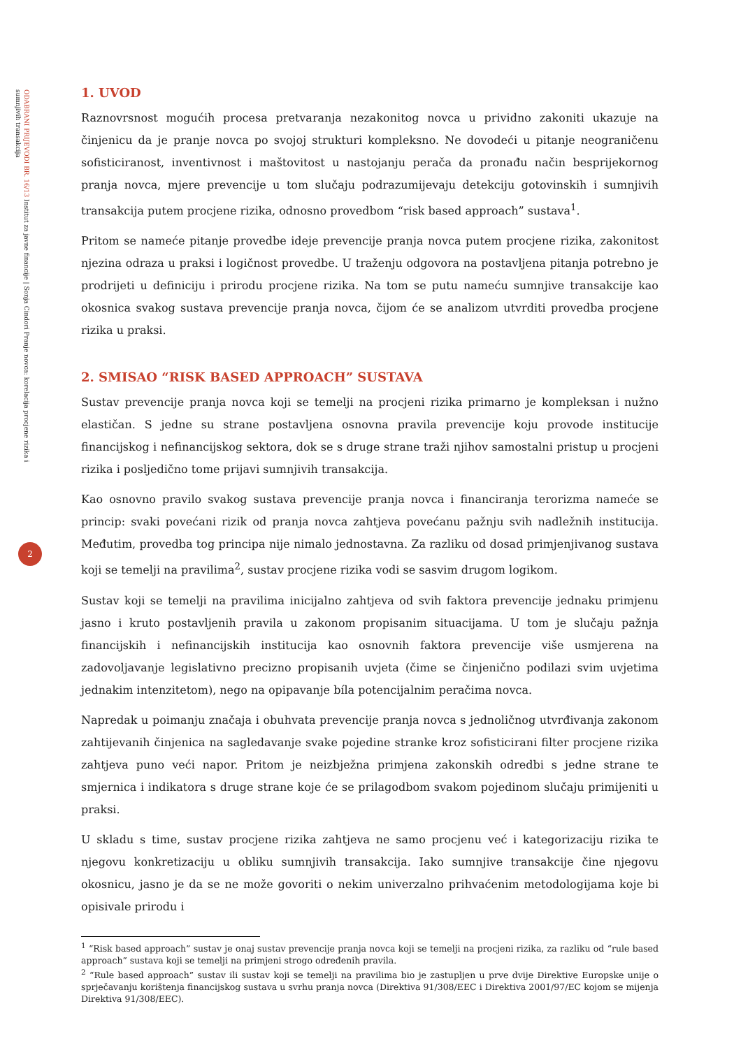ODABRANI PRIJEVODI BR. 16/13 Institut za javne financije | Sonja Cindori Pranje novca: korelacija procjene rizika i sumnjivih transakcija
2
1. UVOD
Raznovrsnost mogućih procesa pretvaranja nezakonitog novca u prividno zakoniti ukazuje na činjenicu da je pranje novca po svojoj strukturi kompleksno. Ne dovodeći u pitanje neograničenu sofisticiranost, inventivnost i maštovitost u nastojanju perača da pronađu način besprijekornog pranja novca, mjere prevencije u tom slučaju podrazumijevaju detekciju gotovinskih i sumnjivih transakcija putem procjene rizika, odnosno provedbom “risk based approach” sustava<sup>1</sup>.
Pritom se nameće pitanje provedbe ideje prevencije pranja novca putem procjene rizika, zakonitost njezina odraza u praksi i logičnost provedbe. U traženju odgovora na postavljena pitanja potrebno je prodrijeti u definiciju i prirodu procjene rizika. Na tom se putu nameću sumnjive transakcije kao okosnica svakog sustava prevencije pranja novca, čijom će se analizom utvrditi provedba procjene rizika u praksi.
2. SMISAO “RISK BASED APPROACH” SUSTAVA
Sustav prevencije pranja novca koji se temelji na procjeni rizika primarno je kompleksan i nužno elastičan. S jedne su strane postavljena osnovna pravila prevencije koju provode institucije financijskog i nefinancijskog sektora, dok se s druge strane traži njihov samostalni pristup u procjeni rizika i posljedično tome prijavi sumnjivih transakcija.
Kao osnovno pravilo svakog sustava prevencije pranja novca i financiranja terorizma nameće se princip: svaki povećani rizik od pranja novca zahtjeva povećanu pažnju svih nadležnih institucija. Međutim, provedba tog principa nije nimalo jednostavna. Za razliku od dosad primjenjivanog sustava koji se temelji na pravilima<sup>2</sup>, sustav procjene rizika vodi se sasvim drugom logikom.
Sustav koji se temelji na pravilima inicijalno zahtjeva od svih faktora prevencije jednaku primjenu jasno i kruto postavljenih pravila u zakonom propisanim situacijama. U tom je slučaju pažnja financijskih i nefinancijskih institucija kao osnovnih faktora prevencije više usmjerena na zadovoljavanje legislativno precizno propisanih uvjeta (čime se činjenično podilazi svim uvjetima jednakim intenzitetom), nego na opipavanje bíla potencijalnim peračima novca.
Napredak u poimanju značaja i obuhvata prevencije pranja novca s jednoličnog utvrđivanja zakonom zahtijevanih činjenica na sagledavanje svake pojedine stranke kroz sofisticirani filter procjene rizika zahtjeva puno veći napor. Pritom je neizbježna primjena zakonskih odredbi s jedne strane te smjernica i indikatora s druge strane koje će se prilagodbom svakom pojedinom slučaju primijeniti u praksi.
U skladu s time, sustav procjene rizika zahtjeva ne samo procjenu već i kategorizaciju rizika te njegovu konkretizaciju u obliku sumnjivih transakcija. Iako sumnjive transakcije čine njegovu okosnicu, jasno je da se ne može govoriti o nekim univerzalno prihvaćenim metodologijama koje bi opisivale prirodu i
<sup>1</sup> “Risk based approach” sustav je onaj sustav prevencije pranja novca koji se temelji na procjeni rizika, za razliku od “rule based approach” sustava koji se temelji na primjeni strogo određenih pravila.
<sup>2</sup> “Rule based approach” sustav ili sustav koji se temelji na pravilima bio je zastupljen u prve dvije Direktive Europske unije o sprječavanju korištenja financijskog sustava u svrhu pranja novca (Direktiva 91/308/EEC i Direktiva 2001/97/EC kojom se mijenja Direktiva 91/308/EEC).